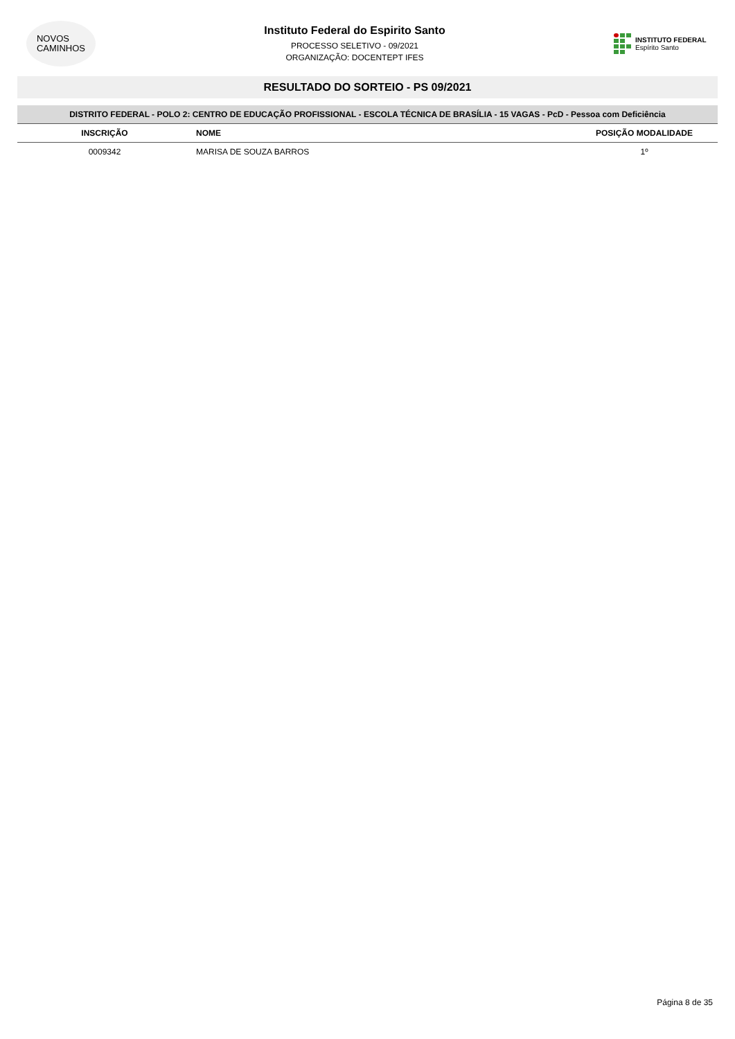NOVOS
CAMINHOS
Instituto Federal do Espirito Santo
PROCESSO SELETIVO - 09/2021
ORGANIZAÇÃO: DOCENTEPT IFES
INSTITUTO FEDERAL
Espírito Santo
RESULTADO DO SORTEIO - PS 09/2021
| DISTRITO FEDERAL - POLO 2: CENTRO DE EDUCAÇÃO PROFISSIONAL - ESCOLA TÉCNICA DE BRASÍLIA - 15 VAGAS - PcD - Pessoa com Deficiência | | |
| --- | --- | --- |
| INSCRIÇÃO | NOME | POSIÇÃO MODALIDADE |
| 0009342 | MARISA DE SOUZA BARROS | 1º |
Página 8 de 35